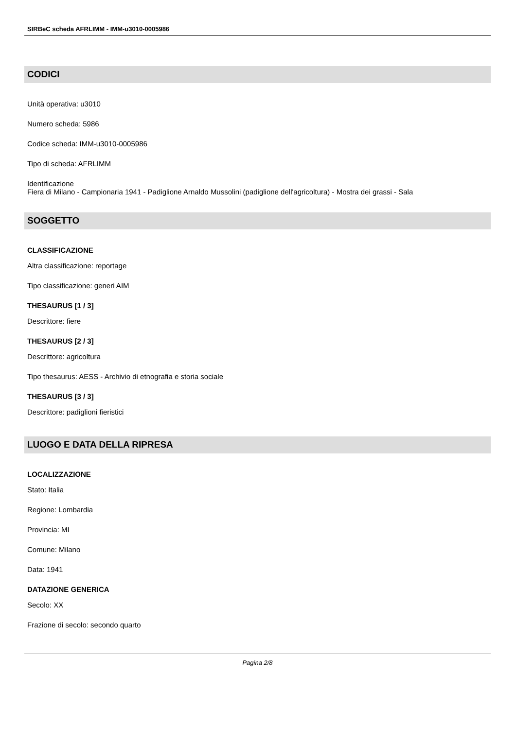SIRBeC scheda AFRLIMM - IMM-u3010-0005986
CODICI
Unità operativa: u3010
Numero scheda: 5986
Codice scheda: IMM-u3010-0005986
Tipo di scheda: AFRLIMM
Identificazione
Fiera di Milano - Campionaria 1941 - Padiglione Arnaldo Mussolini (padiglione dell'agricoltura) - Mostra dei grassi - Sala
SOGGETTO
CLASSIFICAZIONE
Altra classificazione: reportage
Tipo classificazione: generi AIM
THESAURUS [1 / 3]
Descrittore: fiere
THESAURUS [2 / 3]
Descrittore: agricoltura
Tipo thesaurus: AESS - Archivio di etnografia e storia sociale
THESAURUS [3 / 3]
Descrittore: padiglioni fieristici
LUOGO E DATA DELLA RIPRESA
LOCALIZZAZIONE
Stato: Italia
Regione: Lombardia
Provincia: MI
Comune: Milano
Data: 1941
DATAZIONE GENERICA
Secolo: XX
Frazione di secolo: secondo quarto
Pagina 2/8